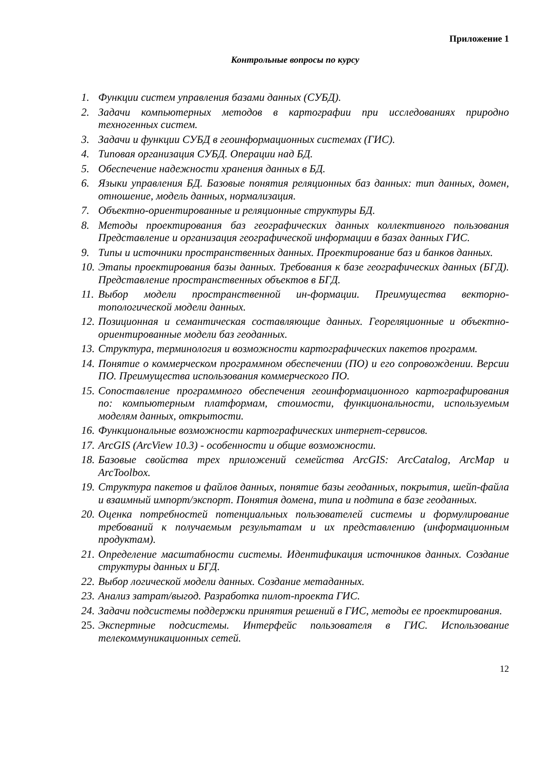Приложение 1
Контрольные вопросы по курсу
1. Функции систем управления базами данных (СУБД).
2. Задачи компьютерных методов в картографии при исследованиях природно техногенных систем.
3. Задачи и функции СУБД в геоинформационных системах (ГИС).
4. Типовая организация СУБД. Операции над БД.
5. Обеспечение надежности хранения данных в БД.
6. Языки управления БД. Базовые понятия реляционных баз данных: тип данных, домен, отношение, модель данных, нормализация.
7. Объектно-ориентированные и реляционные структуры БД.
8. Методы проектирования баз географических данных коллективного пользования Представление и организация географической информации в базах данных ГИС.
9. Типы и источники пространственных данных. Проектирование баз и банков данных.
10. Этапы проектирования базы данных. Требования к базе географических данных (БГД). Представление пространственных объектов в БГД.
11. Выбор модели пространственной ин-формации. Преимущества векторно-топологической модели данных.
12. Позиционная и семантическая составляющие данных. Геореляционные и объектно-ориентированные модели баз геоданных.
13. Структура, терминология и возможности картографических пакетов программ.
14. Понятие о коммерческом программном обеспечении (ПО) и его сопровождении. Версии ПО. Преимущества использования коммерческого ПО.
15. Сопоставление программного обеспечения геоинформационного картографирования по: компьютерным платформам, стоимости, функциональности, используемым моделям данных, открытости.
16. Функциональные возможности картографических интернет-сервисов.
17. ArcGIS (ArcView 10.3) - особенности и общие возможности.
18. Базовые свойства трех приложений семейства ArcGIS: АrcCatalog, АrcMap и АrcToolbox.
19. Структура пакетов и файлов данных, понятие базы геоданных, покрытия, шейп-файла и взаимный импорт/экспорт. Понятия домена, типа и подтипа в базе геоданных.
20. Оценка потребностей потенциальных пользователей системы и формулирование требований к получаемым результатам и их представлению (информационным продуктам).
21. Определение масштабности системы. Идентификация источников данных. Создание структуры данных и БГД.
22. Выбор логической модели данных. Создание метаданных.
23. Анализ затрат/выгод. Разработка пилот-проекта ГИС.
24. Задачи подсистемы поддержки принятия решений в ГИС, методы ее проектирования.
25. Экспертные подсистемы. Интерфейс пользователя в ГИС. Использование телекоммуникационных сетей.
12